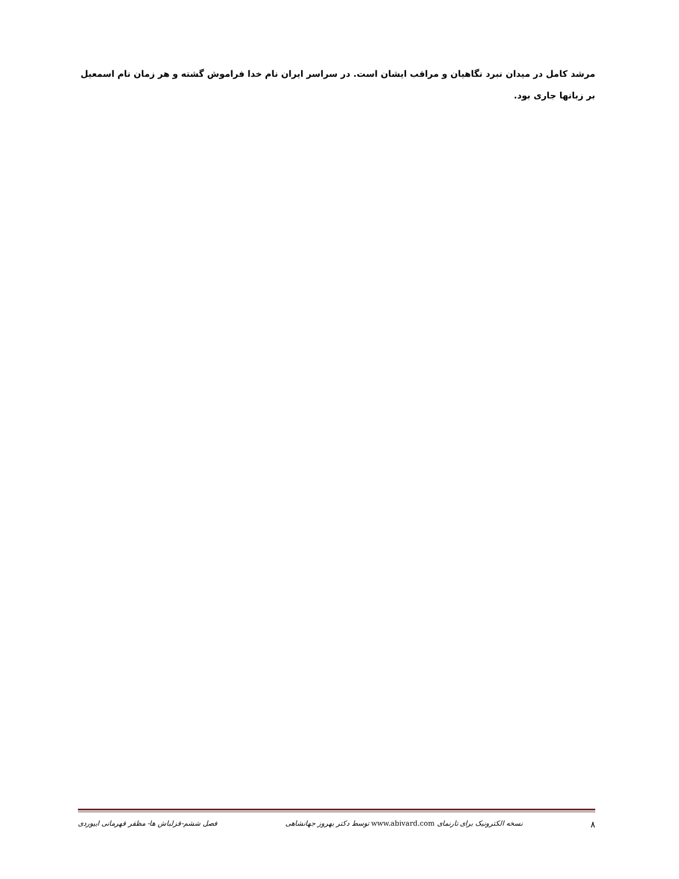مرشد کامل در میدان نبرد نگاهیان و مراقب ایشان است. در سراسر ایران نام خدا فراموش گشته و هر زمان نام اسمعیل بر زبانها جاری بود.
۸ نسخه الکترونیک برای تارنمای www.abivard.com توسط دکتر بهروز جهانشاهی فصل ششم-قزلباش ها- مظفر قهرمانی ابیوردی